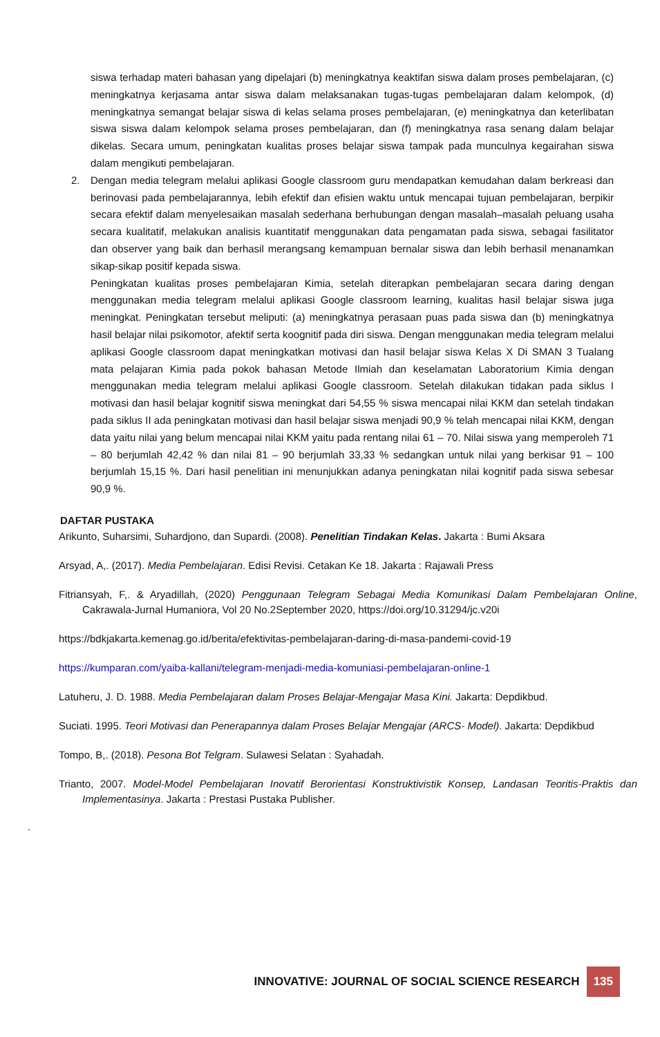siswa terhadap materi bahasan yang dipelajari (b) meningkatnya keaktifan siswa dalam proses pembelajaran, (c) meningkatnya kerjasama antar siswa dalam melaksanakan tugas-tugas pembelajaran dalam kelompok, (d) meningkatnya semangat belajar siswa di kelas selama proses pembelajaran, (e) meningkatnya dan keterlibatan siswa siswa dalam kelompok selama proses pembelajaran, dan (f) meningkatnya rasa senang dalam belajar dikelas. Secara umum, peningkatan kualitas proses belajar siswa tampak pada munculnya kegairahan siswa dalam mengikuti pembelajaran.
2. Dengan media telegram melalui aplikasi Google classroom guru mendapatkan kemudahan dalam berkreasi dan berinovasi pada pembelajarannya, lebih efektif dan efisien waktu untuk mencapai tujuan pembelajaran, berpikir secara efektif dalam menyelesaikan masalah sederhana berhubungan dengan masalah–masalah peluang usaha secara kualitatif, melakukan analisis kuantitatif menggunakan data pengamatan pada siswa, sebagai fasilitator dan observer yang baik dan berhasil merangsang kemampuan bernalar siswa dan lebih berhasil menanamkan sikap-sikap positif kepada siswa.
Peningkatan kualitas proses pembelajaran Kimia, setelah diterapkan pembelajaran secara daring dengan menggunakan media telegram melalui aplikasi Google classroom learning, kualitas hasil belajar siswa juga meningkat. Peningkatan tersebut meliputi: (a) meningkatnya perasaan puas pada siswa dan (b) meningkatnya hasil belajar nilai psikomotor, afektif serta koognitif pada diri siswa. Dengan menggunakan media telegram melalui aplikasi Google classroom dapat meningkatkan motivasi dan hasil belajar siswa Kelas X Di SMAN 3 Tualang mata pelajaran Kimia pada pokok bahasan Metode Ilmiah dan keselamatan Laboratorium Kimia dengan menggunakan media telegram melalui aplikasi Google classroom. Setelah dilakukan tidakan pada siklus I motivasi dan hasil belajar kognitif siswa meningkat dari 54,55 % siswa mencapai nilai KKM dan setelah tindakan pada siklus II ada peningkatan motivasi dan hasil belajar siswa menjadi 90,9 % telah mencapai nilai KKM, dengan data yaitu nilai yang belum mencapai nilai KKM yaitu pada rentang nilai 61 – 70. Nilai siswa yang memperoleh 71 – 80 berjumlah 42,42 % dan nilai 81 – 90 berjumlah 33,33 % sedangkan untuk nilai yang berkisar 91 – 100 berjumlah 15,15 %. Dari hasil penelitian ini menunjukkan adanya peningkatan nilai kognitif pada siswa sebesar 90,9 %.
DAFTAR PUSTAKA
Arikunto, Suharsimi, Suhardjono, dan Supardi. (2008). Penelitian Tindakan Kelas. Jakarta : Bumi Aksara
Arsyad, A,. (2017). Media Pembelajaran. Edisi Revisi. Cetakan Ke 18. Jakarta : Rajawali Press
Fitriansyah, F,. & Aryadillah, (2020) Penggunaan Telegram Sebagai Media Komunikasi Dalam Pembelajaran Online, Cakrawala-Jurnal Humaniora, Vol 20 No.2September 2020, https://doi.org/10.31294/jc.v20i
https://bdkjakarta.kemenag.go.id/berita/efektivitas-pembelajaran-daring-di-masa-pandemi-covid-19
https://kumparan.com/yaiba-kallani/telegram-menjadi-media-komuniasi-pembelajaran-online-1
Latuheru, J. D. 1988. Media Pembelajaran dalam Proses Belajar-Mengajar Masa Kini. Jakarta: Depdikbud.
Suciati. 1995. Teori Motivasi dan Penerapannya dalam Proses Belajar Mengajar (ARCS- Model). Jakarta: Depdikbud
Tompo, B,. (2018). Pesona Bot Telgram. Sulawesi Selatan : Syahadah.
Trianto, 2007. Model-Model Pembelajaran Inovatif Berorientasi Konstruktivistik Konsep, Landasan Teoritis-Praktis dan Implementasinya. Jakarta : Prestasi Pustaka Publisher.
.
INNOVATIVE: JOURNAL OF SOCIAL SCIENCE RESEARCH 135